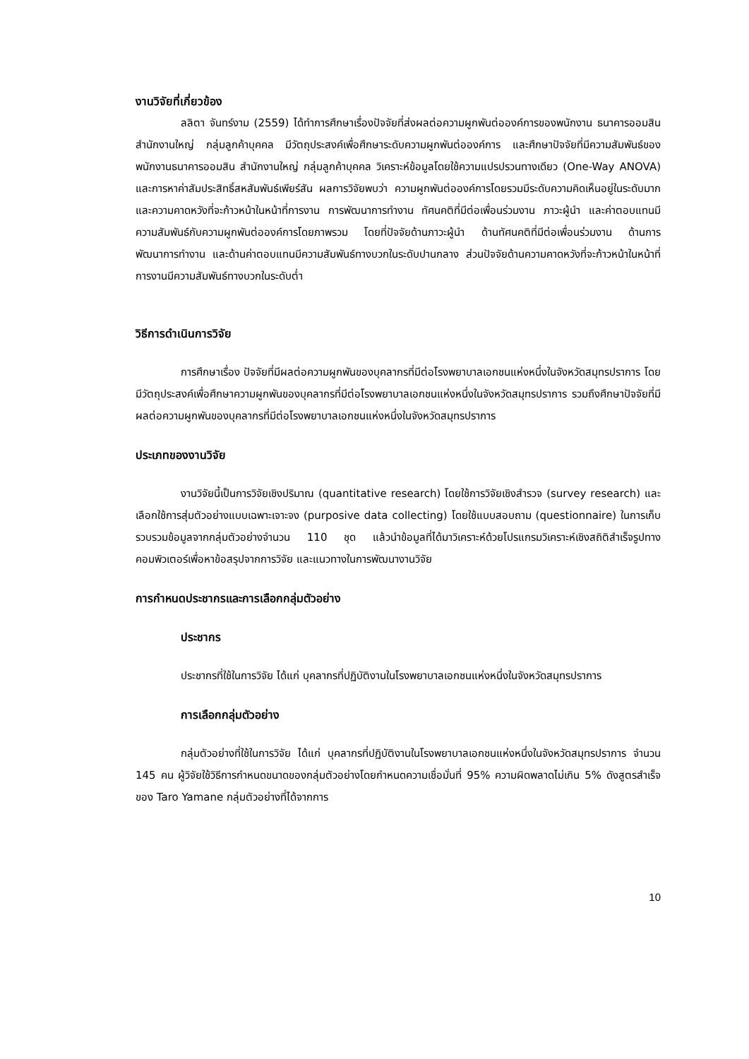งานวิจัยที่เกี่ยวข้อง
ลลิตา จันทร์งาม (2559) ได้ทำการศึกษาเรื่องปัจจัยที่ส่งผลต่อความผูกพันต่อองค์การของพนักงาน ธนาคารออมสิน สำนักงานใหญ่ กลุ่มลูกค้าบุคคล มีวัตถุประสงค์เพื่อศึกษาระดับความผูกพันต่อองค์การ และศึกษาปัจจัยที่มีความสัมพันธ์ของพนักงานธนาคารออมสิน สำนักงานใหญ่ กลุ่มลูกค้าบุคคล วิเคราะห์ข้อมูลโดยใช้ความแปรปรวนทางเดียว (One-Way ANOVA) และการหาค่าสัมประสิทธิ์สหสัมพันธ์เพียร์สัน ผลการวิจัยพบว่า ความผูกพันต่อองค์การโดยรวมมีระดับความคิดเห็นอยู่ในระดับมาก และความคาดหวังที่จะก้าวหน้าในหน้าที่การงาน การพัฒนาการทำงาน ทัศนคติที่มีต่อเพื่อนร่วมงาน ภาวะผู้นำ และค่าตอบแทนมีความสัมพันธ์กับความผูกพันต่อองค์การโดยภาพรวม โดยที่ปัจจัยด้านภาวะผู้นำ ด้านทัศนคติที่มีต่อเพื่อนร่วมงาน ด้านการพัฒนาการทำงาน และด้านค่าตอบแทนมีความสัมพันธ์ทางบวกในระดับปานกลาง ส่วนปัจจัยด้านความคาดหวังที่จะก้าวหน้าในหน้าที่การงานมีความสัมพันธ์ทางบวกในระดับต่ำ
วิธีการดำเนินการวิจัย
การศึกษาเรื่อง ปัจจัยที่มีผลต่อความผูกพันของบุคลากรที่มีต่อโรงพยาบาลเอกชนแห่งหนึ่งในจังหวัดสมุทรปราการ โดยมีวัตถุประสงค์เพื่อศึกษาความผูกพันของบุคลากรที่มีต่อโรงพยาบาลเอกชนแห่งหนึ่งในจังหวัดสมุทรปราการ รวมถึงศึกษาปัจจัยที่มีผลต่อความผูกพันของบุคลากรที่มีต่อโรงพยาบาลเอกชนแห่งหนึ่งในจังหวัดสมุทรปราการ
ประเภทของงานวิจัย
งานวิจัยนี้เป็นการวิจัยเชิงปริมาณ (quantitative research) โดยใช้การวิจัยเชิงสำรวจ (survey research) และเลือกใช้การสุ่มตัวอย่างแบบเฉพาะเจาะจง (purposive data collecting) โดยใช้แบบสอบถาม (questionnaire) ในการเก็บรวบรวมข้อมูลจากกลุ่มตัวอย่างจำนวน 110 ชุด แล้วนำข้อมูลที่ได้มาวิเคราะห์ด้วยโปรแกรมวิเคราะห์เชิงสถิติสำเร็จรูปทางคอมพิวเตอร์เพื่อหาข้อสรุปจากการวิจัย และแนวทางในการพัฒนางานวิจัย
การกำหนดประชากรและการเลือกกลุ่มตัวอย่าง
ประชากร
ประชากรที่ใช้ในการวิจัย ได้แก่ บุคลากรที่ปฏิบัติงานในโรงพยาบาลเอกชนแห่งหนึ่งในจังหวัดสมุทรปราการ
การเลือกกลุ่มตัวอย่าง
กลุ่มตัวอย่างที่ใช้ในการวิจัย ได้แก่ บุคลากรที่ปฏิบัติงานในโรงพยาบาลเอกชนแห่งหนึ่งในจังหวัดสมุทรปราการ จำนวน 145 คน ผู้วิจัยใช้วิธีการกำหนดขนาดของกลุ่มตัวอย่างโดยกำหนดความเชื่อมั่นที่ 95% ความผิดพลาดไม่เกิน 5% ดังสูตรสำเร็จของ Taro Yamane กลุ่มตัวอย่างที่ได้จากการ
10